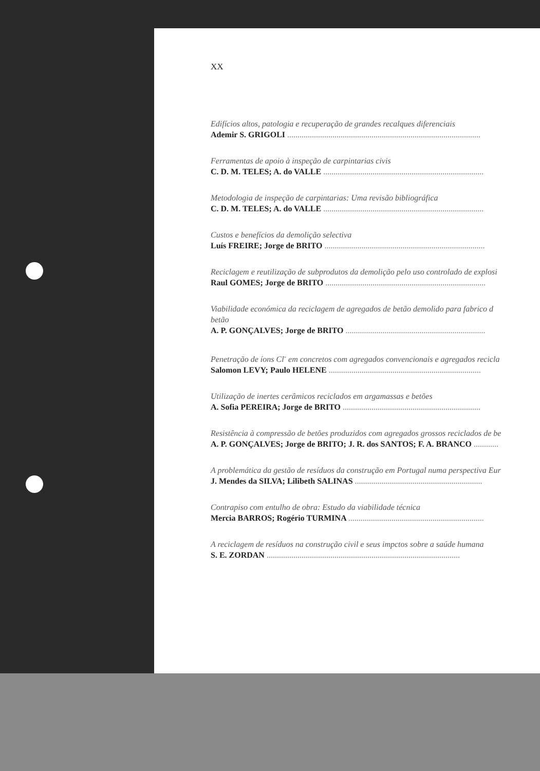XX
Edifícios altos, patologia e recuperação de grandes recalques diferenciais
Ademir S. GRIGOLI ..............................................................................................
Ferramentas de apoio à inspeção de carpintarias civis
C. D. M. TELES; A. do VALLE ..............................................................................
Metodologia de inspeção de carpintarias: Uma revisão bibliográfica
C. D. M. TELES; A. do VALLE ..............................................................................
Custos e benefícios da demolição selectiva
Luís FREIRE; Jorge de BRITO ..............................................................................
Reciclagem e reutilização de subprodutos da demolição pelo uso controlado de explosi
Raul GOMES; Jorge de BRITO ..............................................................................
Viabilidade económica da reciclagem de agregados de betão demolido para fabrico d
betão
A. P. GONÇALVES; Jorge de BRITO ....................................................................
Penetração de íons Cl<sup>-</sup> em concretos com agregados convencionais e agregados recicla
Salomon LEVY; Paulo HELENE ..........................................................................
Utilização de inertes cerâmicos reciclados em argamassas e betões
A. Sofia PEREIRA; Jorge de BRITO ...................................................................
Resistência à compressão de betões produzidos com agregados grossos reciclados de be
A. P. GONÇALVES; Jorge de BRITO; J. R. dos SANTOS; F. A. BRANCO ............
A problemática da gestão de resíduos da construção em Portugal numa perspectiva Eur
J. Mendes da SILVA; Lilibeth SALINAS ..............................................................
Contrapiso com entulho de obra: Estudo da viabilidade técnica
Mercia BARROS; Rogério TURMINA ..................................................................
A reciclagem de resíduos na construção civil e seus impctos sobre a saúde humana
S. E. ZORDAN ..............................................................................................